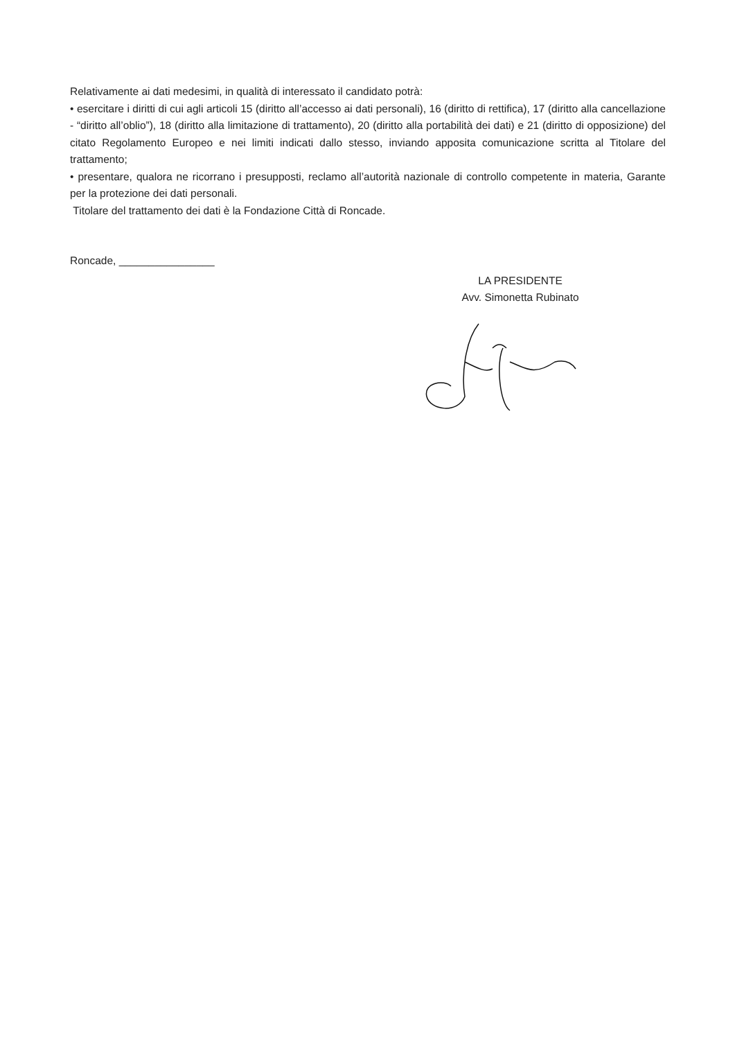Relativamente ai dati medesimi, in qualità di interessato il candidato potrà:
• esercitare i diritti di cui agli articoli 15 (diritto all’accesso ai dati personali), 16 (diritto di rettifica), 17 (diritto alla cancellazione - “diritto all’oblio”), 18 (diritto alla limitazione di trattamento), 20 (diritto alla portabilità dei dati) e 21 (diritto di opposizione) del citato Regolamento Europeo e nei limiti indicati dallo stesso, inviando apposita comunicazione scritta al Titolare del trattamento;
• presentare, qualora ne ricorrano i presupposti, reclamo all’autorità nazionale di controllo competente in materia, Garante per la protezione dei dati personali.
Titolare del trattamento dei dati è la Fondazione Città di Roncade.
Roncade, ________________
LA PRESIDENTE
Avv. Simonetta Rubinato